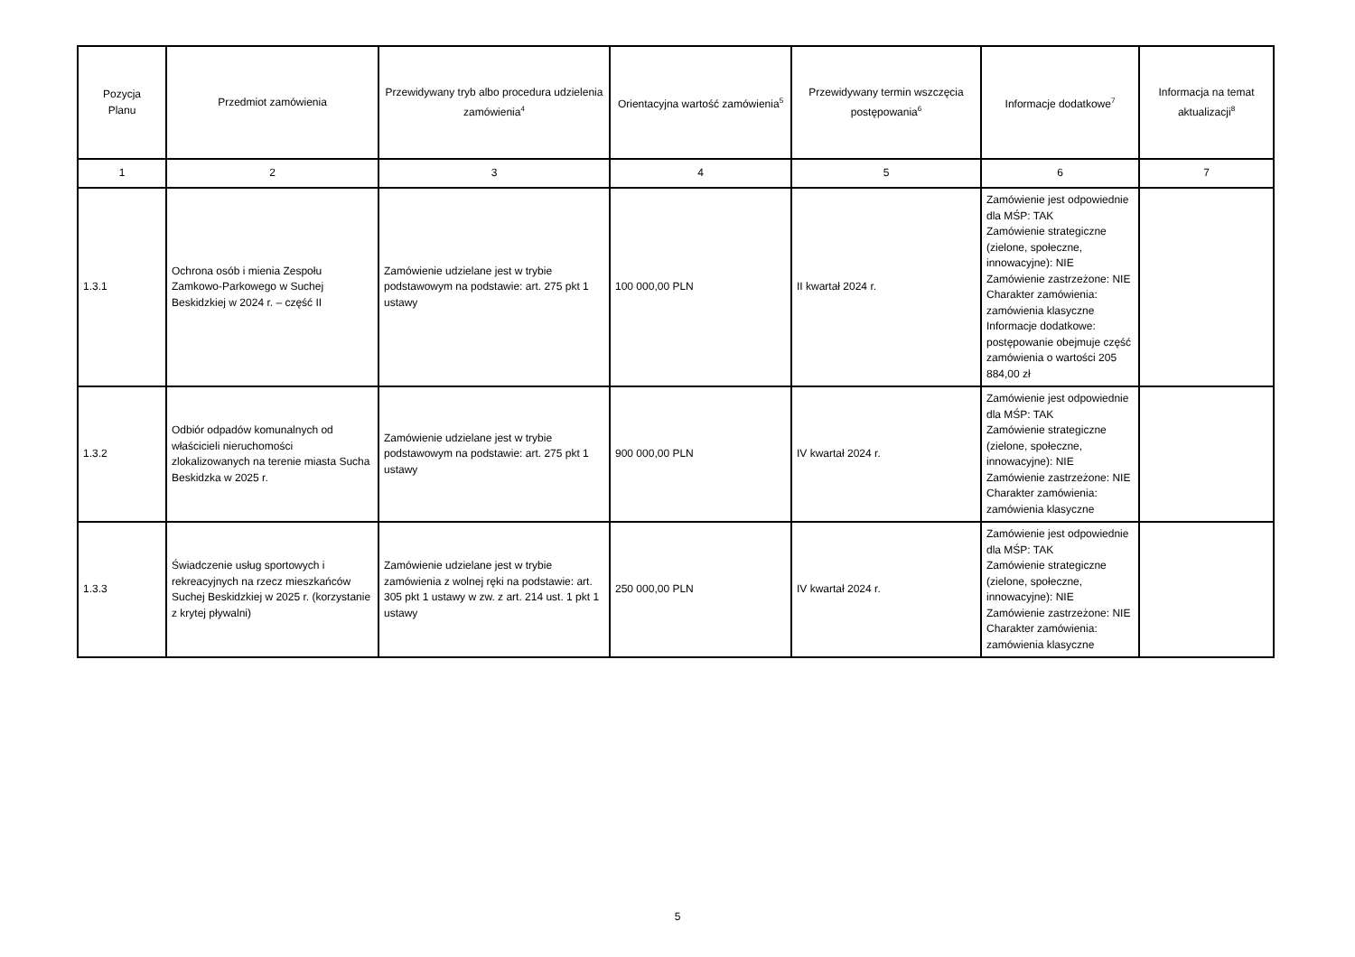| Pozycja Planu | Przedmiot zamówienia | Przewidywany tryb albo procedura udzielenia zamówienia<sup>4</sup> | Orientacyjna wartość zamówienia<sup>5</sup> | Przewidywany termin wszczęcia postępowania<sup>6</sup> | Informacje dodatkowe<sup>7</sup> | Informacja na temat aktualizacji<sup>8</sup> |
| --- | --- | --- | --- | --- | --- | --- |
| 1 | 2 | 3 | 4 | 5 | 6 | 7 |
| 1.3.1 | Ochrona osób i mienia Zespołu Zamkowo-Parkowego w Suchej Beskidzkiej w 2024 r. – część II | Zamówienie udzielane jest w trybie podstawowym na podstawie: art. 275 pkt 1 ustawy | 100 000,00 PLN | II kwartał 2024 r. | Zamówienie jest odpowiednie dla MŚP: TAK Zamówienie strategiczne (zielone, społeczne, innowacyjne): NIE Zamówienie zastrzeżone: NIE Charakter zamówienia: zamówienia klasyczne Informacje dodatkowe: postępowanie obejmuje część zamówienia o wartości 205 884,00 zł | |
| 1.3.2 | Odbiór odpadów komunalnych od właścicieli nieruchomości zlokalizowanych na terenie miasta Sucha Beskidzka w 2025 r. | Zamówienie udzielane jest w trybie podstawowym na podstawie: art. 275 pkt 1 ustawy | 900 000,00 PLN | IV kwartał 2024 r. | Zamówienie jest odpowiednie dla MŚP: TAK Zamówienie strategiczne (zielone, społeczne, innowacyjne): NIE Zamówienie zastrzeżone: NIE Charakter zamówienia: zamówienia klasyczne | |
| 1.3.3 | Świadczenie usług sportowych i rekreacyjnych na rzecz mieszkańców Suchej Beskidzkiej w 2025 r. (korzystanie z krytej pływalni) | Zamówienie udzielane jest w trybie zamówienia z wolnej ręki na podstawie: art. 305 pkt 1 ustawy w zw. z art. 214 ust. 1 pkt 1 ustawy | 250 000,00 PLN | IV kwartał 2024 r. | Zamówienie jest odpowiednie dla MŚP: TAK Zamówienie strategiczne (zielone, społeczne, innowacyjne): NIE Zamówienie zastrzeżone: NIE Charakter zamówienia: zamówienia klasyczne | |
5